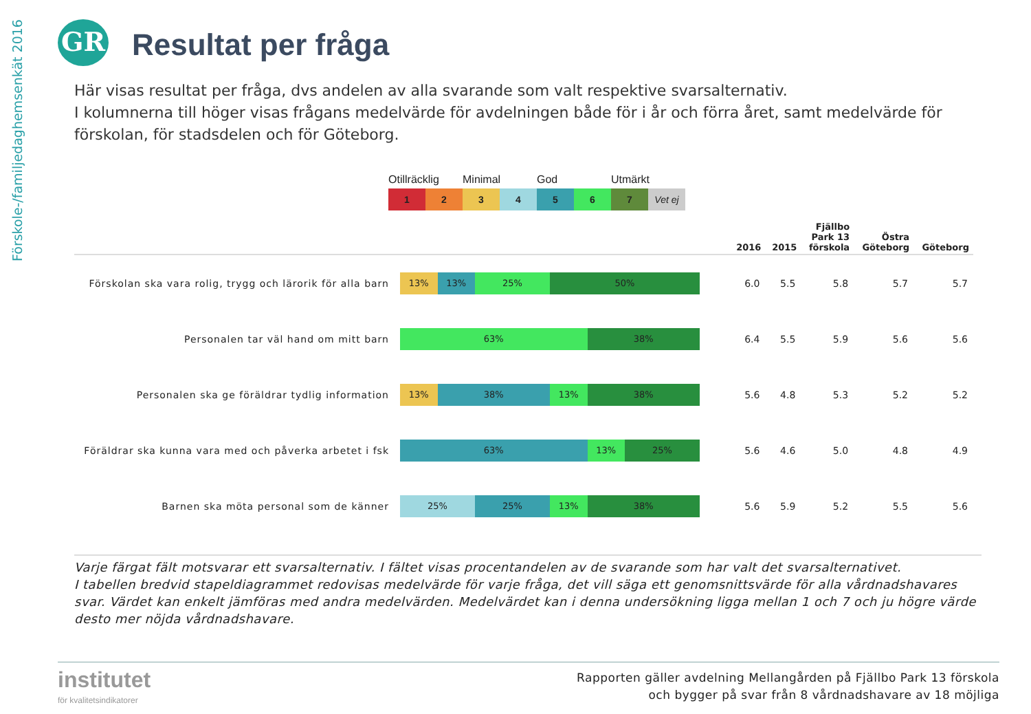Förskole-/familjedaghemsenkät 2016
GR Resultat per fråga
Här visas resultat per fråga, dvs andelen av alla svarande som valt respektive svarsalternativ.
I kolumnerna till höger visas frågans medelvärde för avdelningen både för i år och förra året, samt medelvärde för förskolan, för stadsdelen och för Göteborg.
Otillräcklig Minimal God Utmärkt
1 2 3 4 5 6 7 Vet ej
| | | 2016 | 2015 | Fjällbo Park 13 förskola | Östra Göteborg | Göteborg |
| --- | --- | --- | --- | --- | --- | --- |
| Förskolan ska vara rolig, trygg och lärorik för alla barn | 13% 13% 25% 50% | 6.0 | 5.5 | 5.8 | 5.7 | 5.7 |
| Personalen tar väl hand om mitt barn | 63% 38% | 6.4 | 5.5 | 5.9 | 5.6 | 5.6 |
| Personalen ska ge föräldrar tydlig information | 13% 38% 13% 38% | 5.6 | 4.8 | 5.3 | 5.2 | 5.2 |
| Föräldrar ska kunna vara med och påverka arbetet i fsk | 63% 13% 25% | 5.6 | 4.6 | 5.0 | 4.8 | 4.9 |
| Barnen ska möta personal som de känner | 25% 25% 13% 38% | 5.6 | 5.9 | 5.2 | 5.5 | 5.6 |
Varje färgat fält motsvarar ett svarsalternativ. I fältet visas procentandelen av de svarande som har valt det svarsalternativet.
I tabellen bredvid stapeldiagrammet redovisas medelvärde för varje fråga, det vill säga ett genomsnittsvärde för alla vårdnadshavares svar. Värdet kan enkelt jämföras med andra medelvärden. Medelvärdet kan i denna undersökning ligga mellan 1 och 7 och ju högre värde desto mer nöjda vårdnadshavare.
institutet
för kvalitetsindikatorer
Rapporten gäller avdelning Mellangården på Fjällbo Park 13 förskola
och bygger på svar från 8 vårdnadshavare av 18 möjliga